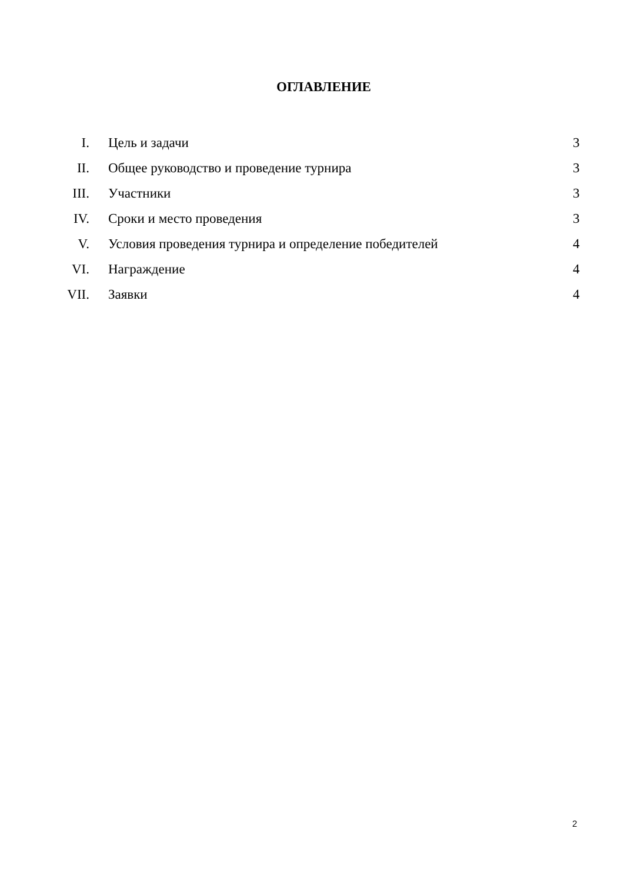ОГЛАВЛЕНИЕ
| I. | Цель и задачи | 3 |
| II. | Общее руководство и проведение турнира | 3 |
| III. | Участники | 3 |
| IV. | Сроки и место проведения | 3 |
| V. | Условия проведения турнира и определение победителей | 4 |
| VI. | Награждение | 4 |
| VII. | Заявки | 4 |
2